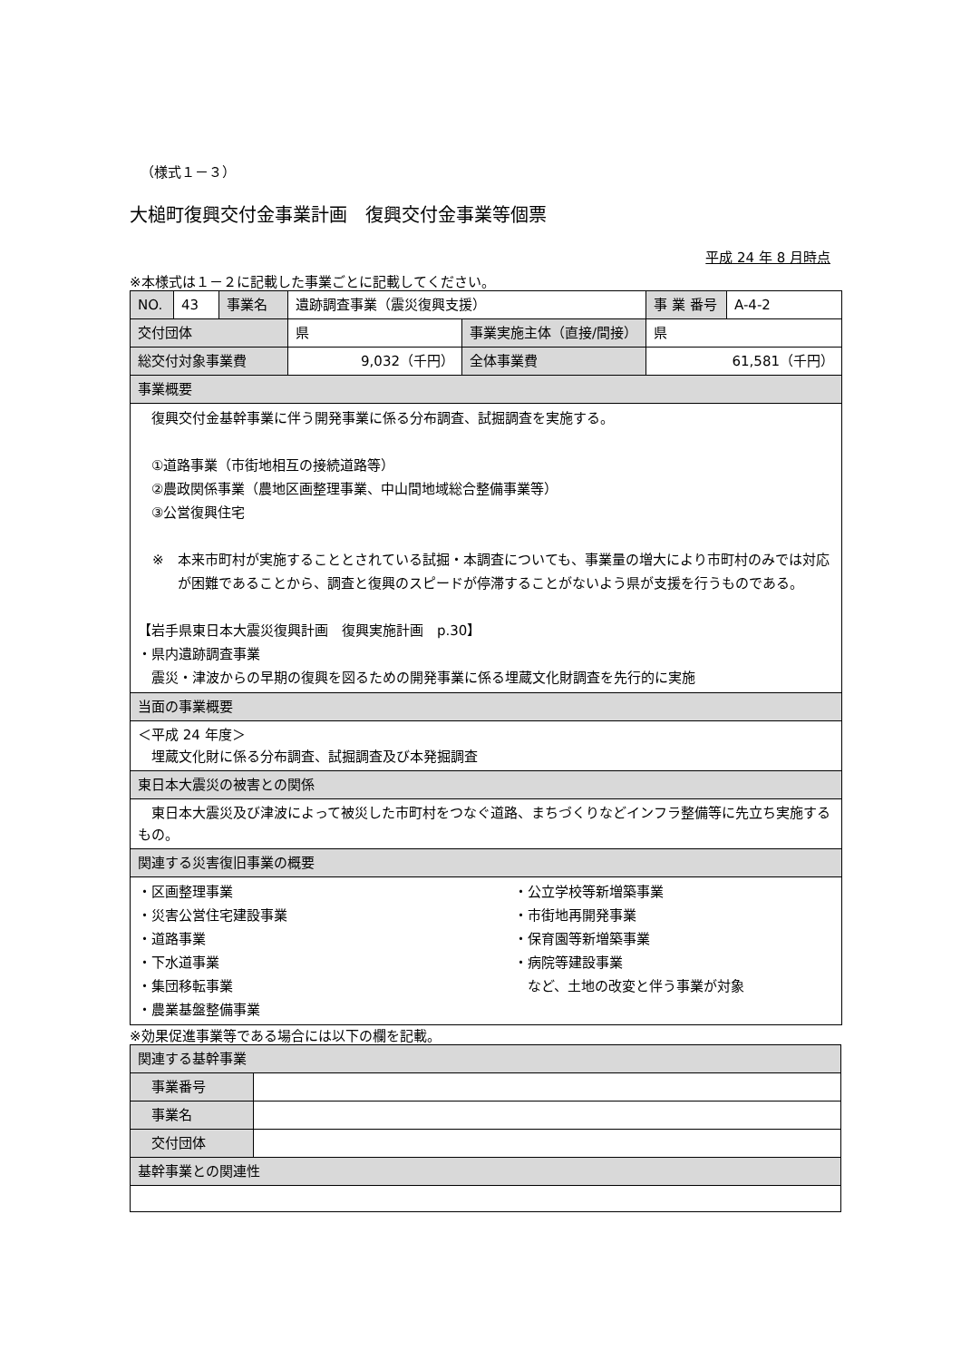（様式１－３）
大槌町復興交付金事業計画　復興交付金事業等個票
平成 24 年 8 月時点
※本様式は１－２に記載した事業ごとに記載してください。
| NO. | 43 | 事業名 | 遺跡調査事業（震災復興支援） | | 事 業 番号 | A-4-2 |
| 交付団体 | | | 県 | 事業実施主体（直接/間接） | 県 | |
| 総交付対象事業費 | | | 9,032（千円） | 全体事業費 | 61,581（千円） | |
| 事業概要 | | | | | | |
| 復興交付金基幹事業に伴う開発事業に係る分布調査、試掘調査を実施する。 ①道路事業（市街地相互の接続道路等） ②農政関係事業（農地区画整理事業、中山間地域総合整備事業等） ③公営復興住宅 ※ 本来市町村が実施することとされている試掘・本調査についても、事業量の増大により市町村のみでは対応が困難であることから、調査と復興のスピードが停滞することがないよう県が支援を行うものである。 【岩手県東日本大震災復興計画 復興実施計画 p.30】 ・県内遺跡調査事業 震災・津波からの早期の復興を図るための開発事業に係る埋蔵文化財調査を先行的に実施 | | | | | | |
| 当面の事業概要 | | | | | | |
| ＜平成 24 年度＞ 埋蔵文化財に係る分布調査、試掘調査及び本発掘調査 | | | | | | |
| 東日本大震災の被害との関係 | | | | | | |
| 東日本大震災及び津波によって被災した市町村をつなぐ道路、まちづくりなどインフラ整備等に先立ち実施するもの。 | | | | | | |
| 関連する災害復旧事業の概要 | | | | | | |
| ・区画整理事業 ・災害公営住宅建設事業 ・道路事業 ・下水道事業 ・集団移転事業 ・農業基盤整備事業 ・公立学校等新増築事業 ・市街地再開発事業 ・保育園等新増築事業 ・病院等建設事業 など、土地の改変と伴う事業が対象 | | | | | | |
※効果促進事業等である場合には以下の欄を記載。
| 関連する基幹事業 | |
| 事業番号 | |
| 事業名 | |
| 交付団体 | |
| 基幹事業との関連性 | |